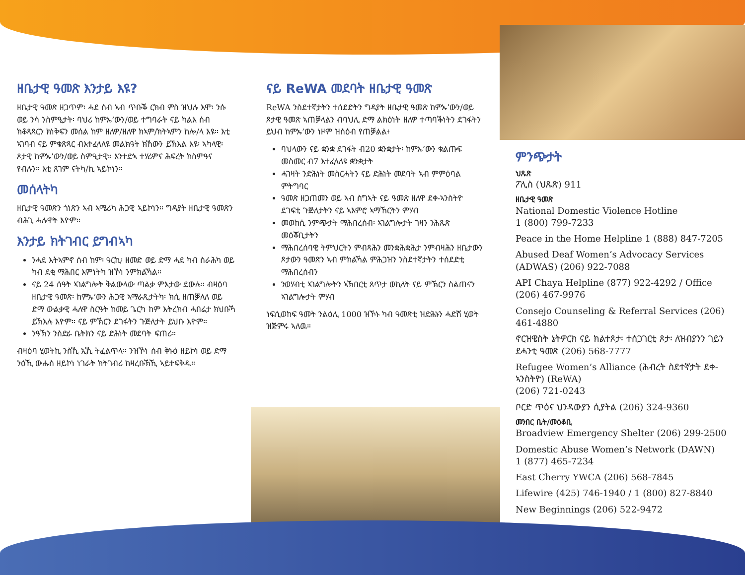ዘቤታዊ ዓመጽ እንታይ እዩ?
ዘቤታዊ ዓመጽ ዘጋጥም፡ ሓደ ሰብ ኣብ ጥቡቕ ርክብ ምስ ዝህሉ እሞ፡ ንሱ ወይ ንሳ ንስምዒታት፡ ባህሪ ከምኡ’ውን/ወይ ተግባራት ናይ ካልእ ሰብ ክቆጻጸርን ክነቅፍን መሰል ከም ዘለዎ/ዘለዋ ክኣም/ክትኣምን ከሎ/ላ እዩ። እቲ ኣገባብ ናይ ምቁጽጻር ብእተፈላለዩ መልክዓት ክኸውን ይኽእል እዩ፡ ኣካላዊ፡ ጾታዊ ከምኡ’ውን/ወይ ስምዒታዊ። እንተድኣ ተሃሪምና ሕፍረት ክስምዓና የብሉን። እቲ ጸገም ናትካ/ኪ ኣይኮነን።
መሰላትካ
ዘቤታዊ ዓመጽን ጎነጽን ኣብ ኣሜሪካ ሕጋዊ ኣይኮነን። ግዳያት ዘቤታዊ ዓመጽን ብሕጊ ሓሉዋት እዮም።
እንታይ ክትገብር ይግብኣካ
ንሓደ እትኣምኖ ሰብ ከም፡ ዓርኪ፡ ዘመድ ወይ ድማ ሓደ ካብ ስራሕካ ወይ ካብ ደቂ ማሕበር እምነትካ ዝኾነ ንምክልኻል።
ናይ 24 ሰዓት ኣገልግሎት ቅልውላው ጣልቃ ምእታው ደውሉ። ብዛዕባ ዘቤታዊ ዓመጽ፡ ከምኡ’ውን ሕጋዊ ኣማራጺታትካ፡ ክሲ ዘጠቓለለ ወይ ድማ ውልቃዊ ሓለዋ ስርዓት ከመይ ጌርካ ከም እትረክብ ሓበሬታ ክህቡኻ ይኽእሉ እዮም። ናይ ምኽርን ደገፋትን ጉጅለታት ይህቡ እዮም።
ንዓኽን ንስድራ ቤትክን ናይ ድሕነት መደባት ፍጠሪ።
ብዛዕባ ሂወትኪ ንስኺ ኢኺ ትፈልጥላ። ንዝኾነ ሰብ ቅኑዕ ዘይኮነ ወይ ድማ ንዕኺ ውሑስ ዘይኮነ ነገራት ክትገብሪ ከዛረቡኽኺ ኣይተፍቅዱ።
ናይ ReWA መደባት ዘቤታዊ ዓመጽ
ReWA ንስደተኛታትን ተሰደድትን ግዳያት ዘቤታዊ ዓመጽ ከምኡ’ውን/ወይ ጾታዊ ዓመጽ ኣጠቓላልን ብባህሊ ድማ ልክዕነት ዘለዎ ተጣባቕነትን ደገፋትን ይህብ ከምኡ’ውን ነዞም ዝስዕብ የጠቓልል፥
ባህላውን ናይ ቋንቋ ደገፋት ብ20 ቋንቋታት፡ ከምኡ’ውን ቁልጡፍ መስመር ብ7 እተፈላለዩ ቋንቋታት
ሓገዛት ንድሕነት መስርሓትን ናይ ድሕነት መደባት ኣብ ምምዕባል ምትግባር
ዓመጽ ዘጋጠመን ወይ ኣብ ስግኣት ናይ ዓመጽ ዘለዋ ደቀ-ኣንስትዮ ደገፍቲ ጉጅለታትን ናይ ኣእምሮ ኣማኸርትን ምሃብ
መወከሲ ንምጭታት ማሕበረሰብ፡ ኣገልግሎታት ገዛን ንሕጹጽ መዕቖቢታትን
ማሕበረሰባዊ ትምህርትን ምብጻሕን መንቋሕቋሕታ ንምብዛሕን ዘቤታውን ጾታውን ዓመጽን ኣብ ምክልኻል ምሕጋዝን ንስደተኛታትን ተሰደድቲ ማሕበረሰብን
ንወሃብቲ ኣገልግሎትን ኣኽበርቲ ጸጥታ ወኪላት ናይ ምኽርን ስልጠናን ኣገልግሎታት ምሃብ
ነፍሲወከፍ ዓመት ንልዕሊ 1000 ዝኾኑ ካብ ዓመጽቲ ዝድሕኑን ሓድሽ ሂወት ዝጅምሩ ኣለዉ።
ምንጭታት
ህጹጽ
ፖሊስ (ህጹጽ) 911
ዘቤታዊ ዓመጽ
National Domestic Violence Hotline
1 (800) 799-7233
Peace in the Home Helpline 1 (888) 847-7205
Abused Deaf Women’s Advocacy Services (ADWAS) (206) 922-7088
API Chaya Helpline (877) 922-4292 / Office (206) 467-9976
Consejo Counseling & Referral Services (206) 461-4880
ኖርዝዌስት ኔትዎርክ ናይ ክልተጾታ፡ ተሰጋገርቲ ጾታ፡ ለዝብያንን ገይን ደሓንቲ ዓመጽ (206) 568-7777
Refugee Women’s Alliance (ሕብረት ስደተኛታት ደቀ-ኣንስትዮ) (ReWA)
(206) 721-0243
ቦርድ ጥዕና ህንዳውያን ሲያትል (206) 324-9360
መንበር ቤት/መዕቆቢ
Broadview Emergency Shelter (206) 299-2500
Domestic Abuse Women’s Network (DAWN)
1 (877) 465-7234
East Cherry YWCA (206) 568-7845
Lifewire (425) 746-1940 / 1 (800) 827-8840
New Beginnings (206) 522-9472